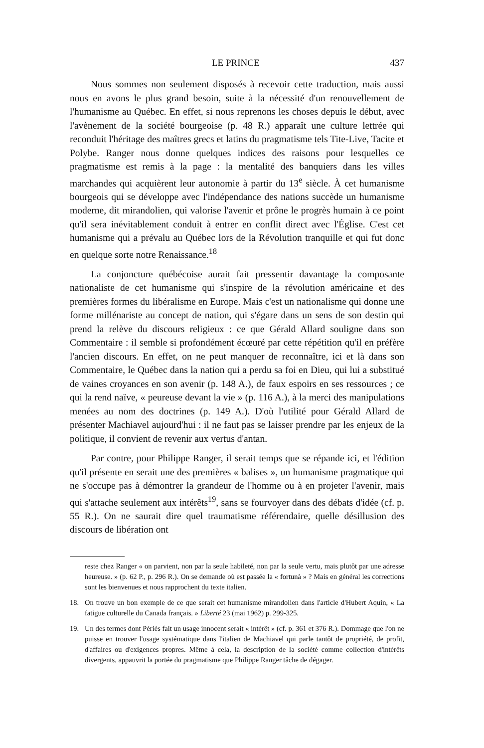LE PRINCE 437
Nous sommes non seulement disposés à recevoir cette traduction, mais aussi nous en avons le plus grand besoin, suite à la nécessité d'un renouvellement de l'humanisme au Québec. En effet, si nous reprenons les choses depuis le début, avec l'avènement de la société bourgeoise (p. 48 R.) apparaît une culture lettrée qui reconduit l'héritage des maîtres grecs et latins du pragmatisme tels Tite-Live, Tacite et Polybe. Ranger nous donne quelques indices des raisons pour lesquelles ce pragmatisme est remis à la page : la mentalité des banquiers dans les villes marchandes qui acquièrent leur autonomie à partir du 13<sup>e</sup> siècle. À cet humanisme bourgeois qui se développe avec l'indépendance des nations succède un humanisme moderne, dit mirandolien, qui valorise l'avenir et prône le progrès humain à ce point qu'il sera inévitablement conduit à entrer en conflit direct avec l'Église. C'est cet humanisme qui a prévalu au Québec lors de la Révolution tranquille et qui fut donc en quelque sorte notre Renaissance.<sup>18</sup>
La conjoncture québécoise aurait fait pressentir davantage la composante nationaliste de cet humanisme qui s'inspire de la révolution américaine et des premières formes du libéralisme en Europe. Mais c'est un nationalisme qui donne une forme millénariste au concept de nation, qui s'égare dans un sens de son destin qui prend la relève du discours religieux : ce que Gérald Allard souligne dans son Commentaire : il semble si profondément écœuré par cette répétition qu'il en préfère l'ancien discours. En effet, on ne peut manquer de reconnaître, ici et là dans son Commentaire, le Québec dans la nation qui a perdu sa foi en Dieu, qui lui a substitué de vaines croyances en son avenir (p. 148 A.), de faux espoirs en ses ressources ; ce qui la rend naïve, « peureuse devant la vie » (p. 116 A.), à la merci des manipulations menées au nom des doctrines (p. 149 A.). D'où l'utilité pour Gérald Allard de présenter Machiavel aujourd'hui : il ne faut pas se laisser prendre par les enjeux de la politique, il convient de revenir aux vertus d'antan.
Par contre, pour Philippe Ranger, il serait temps que se répande ici, et l'édition qu'il présente en serait une des premières « balises », un humanisme pragmatique qui ne s'occupe pas à démontrer la grandeur de l'homme ou à en projeter l'avenir, mais qui s'attache seulement aux intérêts<sup>19</sup>, sans se fourvoyer dans des débats d'idée (cf. p. 55 R.). On ne saurait dire quel traumatisme référendaire, quelle désillusion des discours de libération ont
reste chez Ranger « on parvient, non par la seule habileté, non par la seule vertu, mais plutôt par une adresse heureuse. » (p. 62 P., p. 296 R.). On se demande où est passée la « fortunà » ? Mais en général les corrections sont les bienvenues et nous rapprochent du texte italien.
18. On trouve un bon exemple de ce que serait cet humanisme mirandolien dans l'article d'Hubert Aquin, « La fatigue culturelle du Canada français. » Liberté 23 (mai 1962) p. 299-325.
19. Un des termes dont Périès fait un usage innocent serait « intérêt » (cf. p. 361 et 376 R.). Dommage que l'on ne puisse en trouver l'usage systématique dans l'italien de Machiavel qui parle tantôt de propriété, de profit, d'affaires ou d'exigences propres. Même à cela, la description de la société comme collection d'intérêts divergents, appauvrit la portée du pragmatisme que Philippe Ranger tâche de dégager.